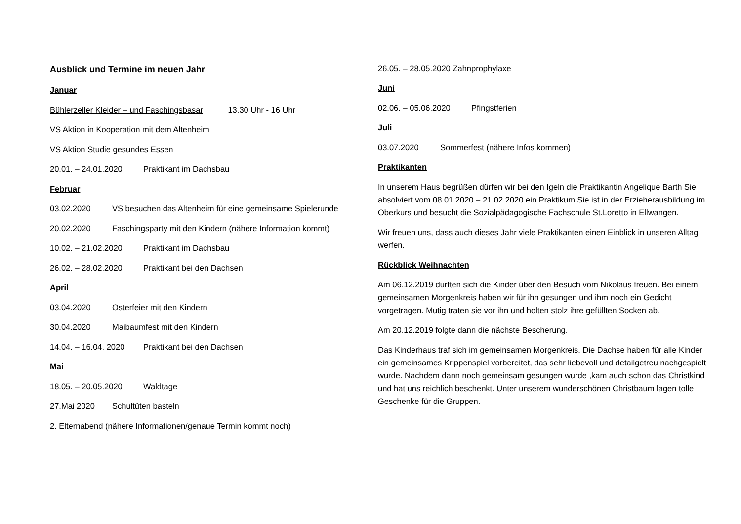Ausblick und Termine im neuen Jahr
Januar
Bühlerzeller Kleider – und Faschingsbasar 13.30 Uhr - 16 Uhr
VS Aktion in Kooperation mit dem Altenheim
VS Aktion Studie gesundes Essen
20.01. – 24.01.2020 Praktikant im Dachsbau
Februar
03.02.2020 VS besuchen das Altenheim für eine gemeinsame Spielerunde
20.02.2020 Faschingsparty mit den Kindern (nähere Information kommt)
10.02. – 21.02.2020 Praktikant im Dachsbau
26.02. – 28.02.2020 Praktikant bei den Dachsen
April
03.04.2020 Osterfeier mit den Kindern
30.04.2020 Maibaumfest mit den Kindern
14.04. – 16.04. 2020 Praktikant bei den Dachsen
Mai
18.05. – 20.05.2020 Waldtage
27.Mai 2020 Schultüten basteln
2. Elternabend (nähere Informationen/genaue Termin kommt noch)
26.05. – 28.05.2020 Zahnprophylaxe
Juni
02.06. – 05.06.2020 Pfingstferien
Juli
03.07.2020 Sommerfest (nähere Infos kommen)
Praktikanten
In unserem Haus begrüßen dürfen wir bei den Igeln die Praktikantin Angelique Barth Sie absolviert vom 08.01.2020 – 21.02.2020 ein Praktikum Sie ist in der Erzieherausbildung im Oberkurs und besucht die Sozialpädagogische Fachschule St.Loretto in Ellwangen.
Wir freuen uns, dass auch dieses Jahr viele Praktikanten einen Einblick in unseren Alltag werfen.
Rückblick Weihnachten
Am 06.12.2019 durften sich die Kinder über den Besuch vom Nikolaus freuen. Bei einem gemeinsamen Morgenkreis haben wir für ihn gesungen und ihm noch ein Gedicht vorgetragen. Mutig traten sie vor ihn und holten stolz ihre gefüllten Socken ab.
Am 20.12.2019 folgte dann die nächste Bescherung.
Das Kinderhaus traf sich im gemeinsamen Morgenkreis. Die Dachse haben für alle Kinder ein gemeinsames Krippenspiel vorbereitet, das sehr liebevoll und detailgetreu nachgespielt wurde. Nachdem dann noch gemeinsam gesungen wurde ,kam auch schon das Christkind und hat uns reichlich beschenkt. Unter unserem wunderschönen Christbaum lagen tolle Geschenke für die Gruppen.